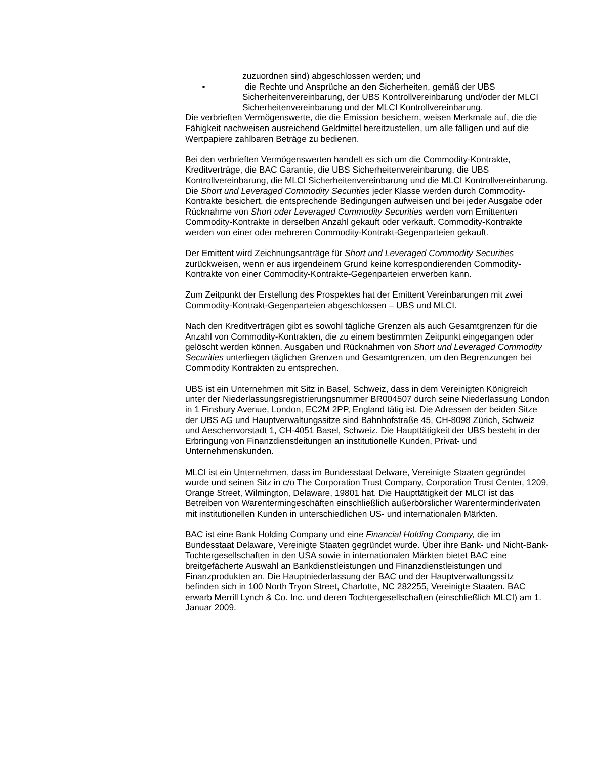zuzuordnen sind) abgeschlossen werden; und
• die Rechte und Ansprüche an den Sicherheiten, gemäß der UBS Sicherheitenvereinbarung, der UBS Kontrollvereinbarung und/oder der MLCI Sicherheitenvereinbarung und der MLCI Kontrollvereinbarung.
Die verbrieften Vermögenswerte, die die Emission besichern, weisen Merkmale auf, die die Fähigkeit nachweisen ausreichend Geldmittel bereitzustellen, um alle fälligen und auf die Wertpapiere zahlbaren Beträge zu bedienen.
Bei den verbrieften Vermögenswerten handelt es sich um die Commodity-Kontrakte, Kreditverträge, die BAC Garantie, die UBS Sicherheitenvereinbarung, die UBS Kontrollvereinbarung, die MLCI Sicherheitenvereinbarung und die MLCI Kontrollvereinbarung. Die Short und Leveraged Commodity Securities jeder Klasse werden durch Commodity-Kontrakte besichert, die entsprechende Bedingungen aufweisen und bei jeder Ausgabe oder Rücknahme von Short oder Leveraged Commodity Securities werden vom Emittenten Commodity-Kontrakte in derselben Anzahl gekauft oder verkauft. Commodity-Kontrakte werden von einer oder mehreren Commodity-Kontrakt-Gegenparteien gekauft.
Der Emittent wird Zeichnungsanträge für Short und Leveraged Commodity Securities zurückweisen, wenn er aus irgendeinem Grund keine korrespondierenden Commodity-Kontrakte von einer Commodity-Kontrakte-Gegenparteien erwerben kann.
Zum Zeitpunkt der Erstellung des Prospektes hat der Emittent Vereinbarungen mit zwei Commodity-Kontrakt-Gegenparteien abgeschlossen – UBS und MLCI.
Nach den Kreditverträgen gibt es sowohl tägliche Grenzen als auch Gesamtgrenzen für die Anzahl von Commodity-Kontrakten, die zu einem bestimmten Zeitpunkt eingegangen oder gelöscht werden können. Ausgaben und Rücknahmen von Short und Leveraged Commodity Securities unterliegen täglichen Grenzen und Gesamtgrenzen, um den Begrenzungen bei Commodity Kontrakten zu entsprechen.
UBS ist ein Unternehmen mit Sitz in Basel, Schweiz, dass in dem Vereinigten Königreich unter der Niederlassungsregistrierungsnummer BR004507 durch seine Niederlassung London in 1 Finsbury Avenue, London, EC2M 2PP, England tätig ist. Die Adressen der beiden Sitze der UBS AG und Hauptverwaltungssitze sind Bahnhofstraße 45, CH-8098 Zürich, Schweiz und Aeschenvorstadt 1, CH-4051 Basel, Schweiz. Die Haupttätigkeit der UBS besteht in der Erbringung von Finanzdienstleitungen an institutionelle Kunden, Privat- und Unternehmenskunden.
MLCI ist ein Unternehmen, dass im Bundesstaat Delware, Vereinigte Staaten gegründet wurde und seinen Sitz in c/o The Corporation Trust Company, Corporation Trust Center, 1209, Orange Street, Wilmington, Delaware, 19801 hat. Die Haupttätigkeit der MLCI ist das Betreiben von Warentermingeschäften einschließlich außerbörslicher Warenterminderivaten mit institutionellen Kunden in unterschiedlichen US- und internationalen Märkten.
BAC ist eine Bank Holding Company und eine Financial Holding Company, die im Bundesstaat Delaware, Vereinigte Staaten gegründet wurde. Über ihre Bank- und Nicht-Bank-Tochtergesellschaften in den USA sowie in internationalen Märkten bietet BAC eine breitgefächerte Auswahl an Bankdienstleistungen und Finanzdienstleistungen und Finanzprodukten an. Die Hauptniederlassung der BAC und der Hauptverwaltungssitz befinden sich in 100 North Tryon Street, Charlotte, NC 282255, Vereinigte Staaten. BAC erwarb Merrill Lynch & Co. Inc. und deren Tochtergesellschaften (einschließlich MLCI) am 1. Januar 2009.